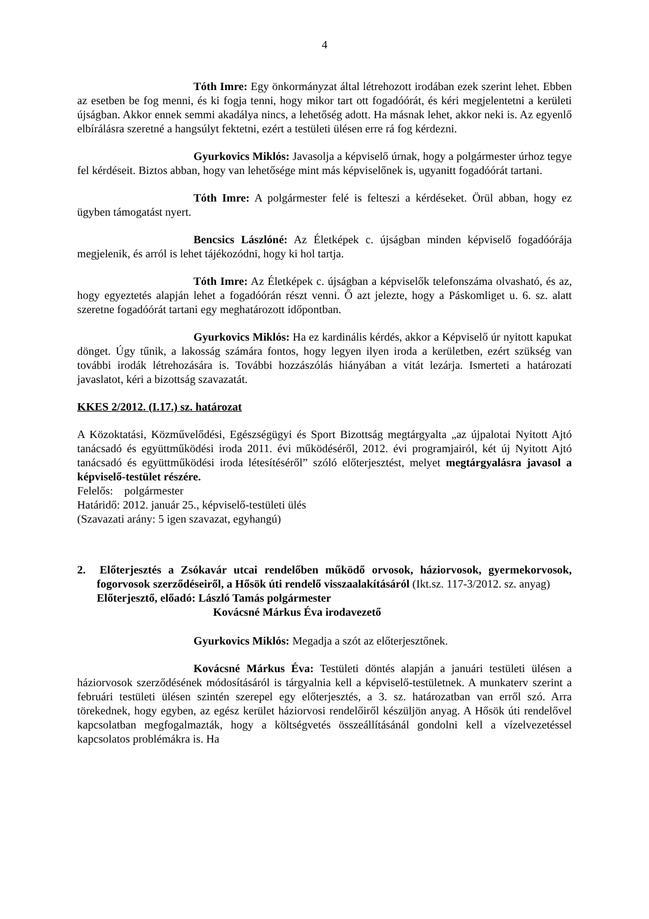4
Tóth Imre: Egy önkormányzat által létrehozott irodában ezek szerint lehet. Ebben az esetben be fog menni, és ki fogja tenni, hogy mikor tart ott fogadóórát, és kéri megjelentetni a kerületi újságban. Akkor ennek semmi akadálya nincs, a lehetőség adott. Ha másnak lehet, akkor neki is. Az egyenlő elbírálásra szeretné a hangsúlyt fektetni, ezért a testületi ülésen erre rá fog kérdezni.
Gyurkovics Miklós: Javasolja a képviselő úrnak, hogy a polgármester úrhoz tegye fel kérdéseit. Biztos abban, hogy van lehetősége mint más képviselőnek is, ugyanitt fogadóórát tartani.
Tóth Imre: A polgármester felé is felteszi a kérdéseket. Örül abban, hogy ez ügyben támogatást nyert.
Bencsics Lászlóné: Az Életképek c. újságban minden képviselő fogadóórája megjelenik, és arról is lehet tájékozódni, hogy ki hol tartja.
Tóth Imre: Az Életképek c. újságban a képviselők telefonszáma olvasható, és az, hogy egyeztetés alapján lehet a fogadóórán részt venni. Ő azt jelezte, hogy a Páskomliget u. 6. sz. alatt szeretne fogadóórát tartani egy meghatározott időpontban.
Gyurkovics Miklós: Ha ez kardinális kérdés, akkor a Képviselő úr nyitott kapukat dönget. Úgy tűnik, a lakosság számára fontos, hogy legyen ilyen iroda a kerületben, ezért szükség van további irodák létrehozására is. További hozzászólás hiányában a vitát lezárja. Ismerteti a határozati javaslatot, kéri a bizottság szavazatát.
KKES 2/2012. (I.17.) sz. határozat
A Közoktatási, Közművelődési, Egészségügyi és Sport Bizottság megtárgyalta „az újpalotai Nyitott Ajtó tanácsadó és együttműködési iroda 2011. évi működéséről, 2012. évi programjairól, két új Nyitott Ajtó tanácsadó és együttműködési iroda létesítéséről” szóló előterjesztést, melyet megtárgyalásra javasol a képviselő-testület részére.
Felelős: polgármester
Határidő: 2012. január 25., képviselő-testületi ülés
(Szavazati arány: 5 igen szavazat, egyhangú)
2. Előterjesztés a Zsókavár utcai rendelőben működő orvosok, háziorvosok, gyermekorvosok, fogorvosok szerződéseiről, a Hősök úti rendelő visszaalakításáról (Ikt.sz. 117-3/2012. sz. anyag)
Előterjesztő, előadó: László Tamás polgármester
Kovácsné Márkus Éva irodavezető
Gyurkovics Miklós: Megadja a szót az előterjesztőnek.
Kovácsné Márkus Éva: Testületi döntés alapján a januári testületi ülésen a háziorvosok szerződésének módosításáról is tárgyalnia kell a képviselő-testületnek. A munkaterv szerint a februári testületi ülésen szintén szerepel egy előterjesztés, a 3. sz. határozatban van erről szó. Arra törekednek, hogy egyben, az egész kerület háziorvosi rendelőiről készüljön anyag. A Hősök úti rendelővel kapcsolatban megfogalmazták, hogy a költségvetés összeállításánál gondolni kell a vízelvezetéssel kapcsolatos problémákra is. Ha